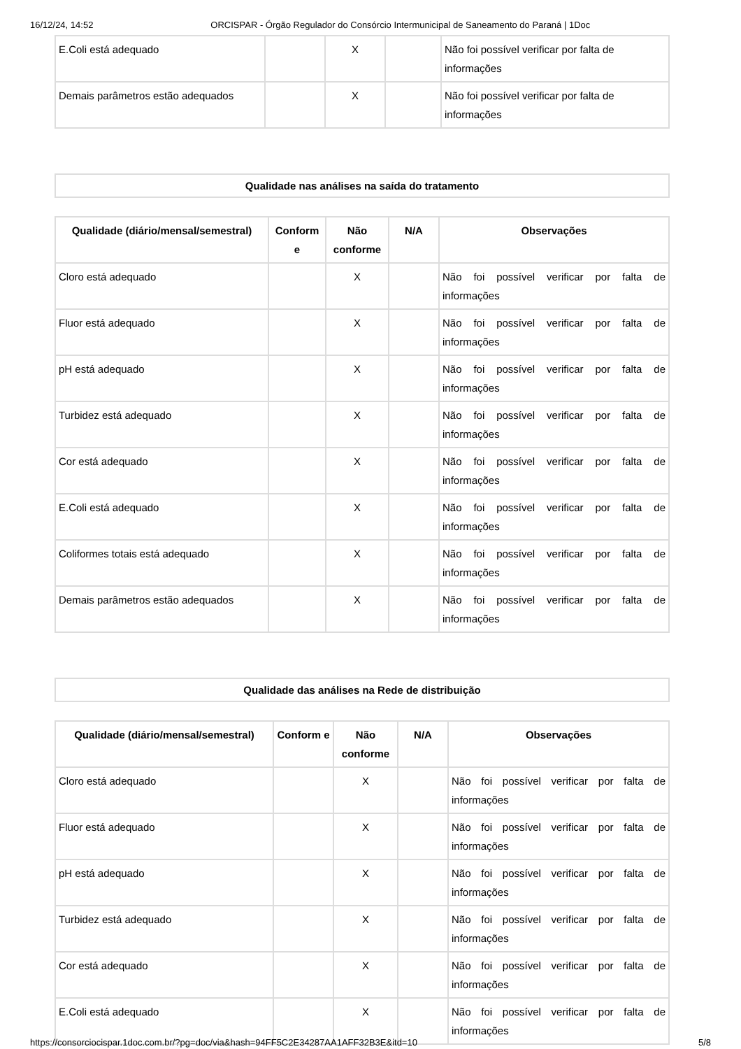16/12/24, 14:52 ORCISPAR - Órgão Regulador do Consórcio Intermunicipal de Saneamento do Paraná | 1Doc
| E.Coli está adequado | | X | | Não foi possível verificar por falta de informações |
| Demais parâmetros estão adequados | | X | | Não foi possível verificar por falta de informações |
Qualidade nas análises na saída do tratamento
| Qualidade (diário/mensal/semestral) | Conform e | Não conforme | N/A | Observações |
| --- | --- | --- | --- | --- |
| Cloro está adequado | | X | | Não foi possível verificar por falta de informações |
| Fluor está adequado | | X | | Não foi possível verificar por falta de informações |
| pH está adequado | | X | | Não foi possível verificar por falta de informações |
| Turbidez está adequado | | X | | Não foi possível verificar por falta de informações |
| Cor está adequado | | X | | Não foi possível verificar por falta de informações |
| E.Coli está adequado | | X | | Não foi possível verificar por falta de informações |
| Coliformes totais está adequado | | X | | Não foi possível verificar por falta de informações |
| Demais parâmetros estão adequados | | X | | Não foi possível verificar por falta de informações |
Qualidade das análises na Rede de distribuição
| Qualidade (diário/mensal/semestral) | Conform e | Não conforme | N/A | Observações |
| --- | --- | --- | --- | --- |
| Cloro está adequado | | X | | Não foi possível verificar por falta de informações |
| Fluor está adequado | | X | | Não foi possível verificar por falta de informações |
| pH está adequado | | X | | Não foi possível verificar por falta de informações |
| Turbidez está adequado | | X | | Não foi possível verificar por falta de informações |
| Cor está adequado | | X | | Não foi possível verificar por falta de informações |
| E.Coli está adequado | | X | | Não foi possível verificar por falta de informações |
https://consorciocispar.1doc.com.br/?pg=doc/via&hash=94FF5C2E34287AA1AFF32B3E&itd=10 5/8